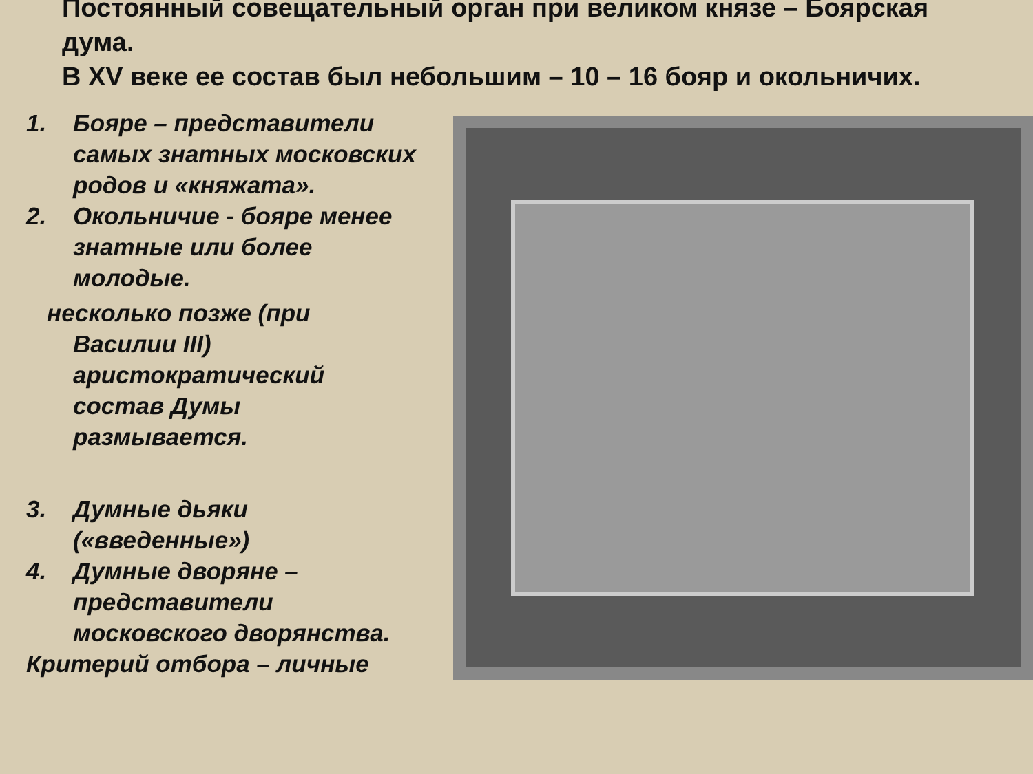Постоянный совещательный орган при великом князе – Боярская дума.
В XV веке ее состав был небольшим – 10 – 16 бояр и окольничих.
1. Бояре – представители самых знатных московских родов и «княжата».
2. Окольничие - бояре менее знатные или более молодые.
несколько позже (при
Василии III)
аристократический
состав Думы
размывается.
3. Думные дьяки («введенные»)
4. Думные дворяне – представители московского дворянства.
Критерий отбора – личные